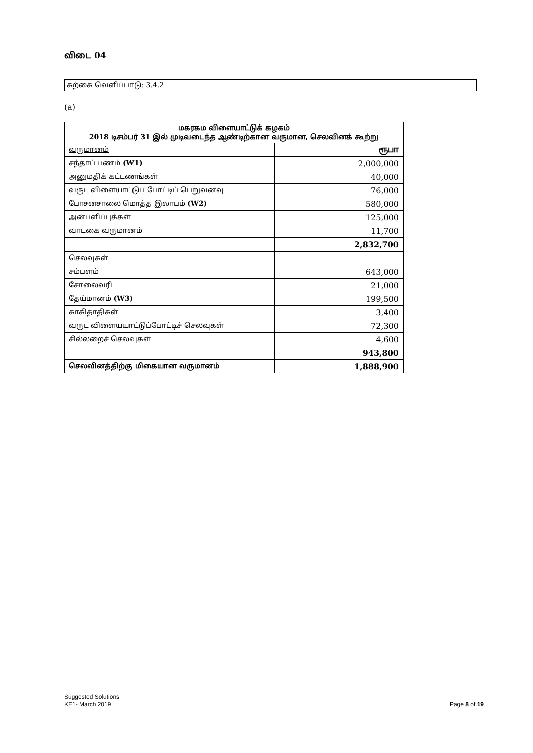விடை 04
கற்கை வெளிப்பாடு: 3.4.2
(a)
| மகரகம விளையாட்டுக் கழகம் 2018 டிசம்பர் 31 இல் முடிவடைந்த ஆண்டிற்கான வருமான, செலவினக் கூற்று | |
| --- | --- |
| வருமானம் | ரூபா |
| சந்தாப் பணம் (W1) | 2,000,000 |
| அனுமதிக் கட்டணங்கள் | 40,000 |
| வருட விளையாட்டுப் போட்டிப் பெறுவனவு | 76,000 |
| போசனசாலை மொத்த இலாபம் (W2) | 580,000 |
| அன்பளிப்புக்கள் | 125,000 |
| வாடகை வருமானம் | 11,700 |
| | 2,832,700 |
| செலவுகள் | |
| சம்பளம் | 643,000 |
| சோலைவரி | 21,000 |
| தேய்மானம் (W3) | 199,500 |
| காகிதாதிகள் | 3,400 |
| வருட விளையயாட்டுப்போட்டிச் செலவுகள் | 72,300 |
| சில்லறைச் செலவுகள் | 4,600 |
| | 943,800 |
| செலவினத்திற்கு மிகையான வருமானம் | 1,888,900 |
Suggested Solutions
KE1- March 2019
Page 8 of 19